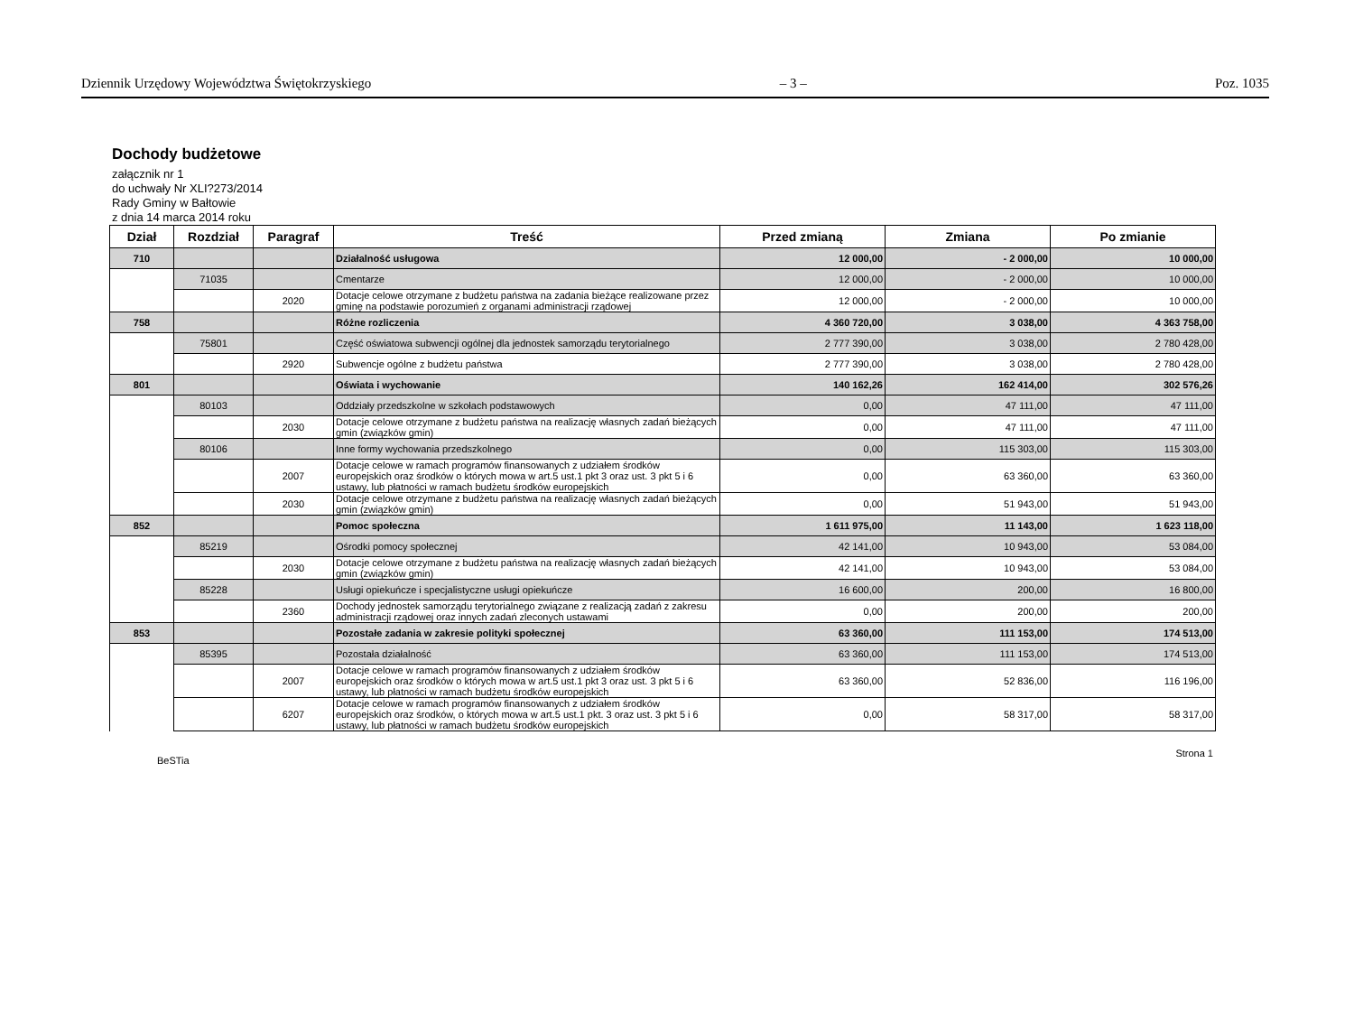Dziennik Urzędowy Województwa Świętokrzyskiego – 3 – Poz. 1035
Dochody budżetowe
załącznik nr 1
do uchwały Nr XLI?273/2014
Rady Gminy w Bałtowie
z dnia 14 marca 2014 roku
| Dział | Rozdział | Paragraf | Treść | Przed zmianą | Zmiana | Po zmianie |
| --- | --- | --- | --- | --- | --- | --- |
| 710 | | | Działalność usługowa | 12 000,00 | - 2 000,00 | 10 000,00 |
| | 71035 | | Cmentarze | 12 000,00 | - 2 000,00 | 10 000,00 |
| | | 2020 | Dotacje celowe otrzymane z budżetu państwa na zadania bieżące realizowane przez gminę na podstawie porozumień z organami administracji rządowej | 12 000,00 | - 2 000,00 | 10 000,00 |
| 758 | | | Różne rozliczenia | 4 360 720,00 | 3 038,00 | 4 363 758,00 |
| | 75801 | | Część oświatowa subwencji ogólnej dla jednostek samorządu terytorialnego | 2 777 390,00 | 3 038,00 | 2 780 428,00 |
| | | 2920 | Subwencje ogólne z budżetu państwa | 2 777 390,00 | 3 038,00 | 2 780 428,00 |
| 801 | | | Oświata i wychowanie | 140 162,26 | 162 414,00 | 302 576,26 |
| | 80103 | | Oddziały przedszkolne w szkołach podstawowych | 0,00 | 47 111,00 | 47 111,00 |
| | | 2030 | Dotacje celowe otrzymane z budżetu państwa na realizację własnych zadań bieżących gmin (związków gmin) | 0,00 | 47 111,00 | 47 111,00 |
| | 80106 | | Inne formy wychowania przedszkolnego | 0,00 | 115 303,00 | 115 303,00 |
| | | 2007 | Dotacje celowe w ramach programów finansowanych z udziałem środków europejskich oraz środków o których mowa w art.5 ust.1 pkt 3 oraz ust. 3 pkt 5 i 6 ustawy, lub płatności w ramach budżetu środków europejskich | 0,00 | 63 360,00 | 63 360,00 |
| | | 2030 | Dotacje celowe otrzymane z budżetu państwa na realizację własnych zadań bieżących gmin (związków gmin) | 0,00 | 51 943,00 | 51 943,00 |
| 852 | | | Pomoc społeczna | 1 611 975,00 | 11 143,00 | 1 623 118,00 |
| | 85219 | | Ośrodki pomocy społecznej | 42 141,00 | 10 943,00 | 53 084,00 |
| | | 2030 | Dotacje celowe otrzymane z budżetu państwa na realizację własnych zadań bieżących gmin (związków gmin) | 42 141,00 | 10 943,00 | 53 084,00 |
| | 85228 | | Usługi opiekuńcze i specjalistyczne usługi opiekuńcze | 16 600,00 | 200,00 | 16 800,00 |
| | | 2360 | Dochody jednostek samorządu terytorialnego związane z realizacją zadań z zakresu administracji rządowej oraz innych zadań zleconych ustawami | 0,00 | 200,00 | 200,00 |
| 853 | | | Pozostałe zadania w zakresie polityki społecznej | 63 360,00 | 111 153,00 | 174 513,00 |
| | 85395 | | Pozostała działalność | 63 360,00 | 111 153,00 | 174 513,00 |
| | | 2007 | Dotacje celowe w ramach programów finansowanych z udziałem środków europejskich oraz środków o których mowa w art.5 ust.1 pkt 3 oraz ust. 3 pkt 5 i 6 ustawy, lub płatności w ramach budżetu środków europejskich | 63 360,00 | 52 836,00 | 116 196,00 |
| | | 6207 | Dotacje celowe w ramach programów finansowanych z udziałem środków europejskich oraz środków, o których mowa w art.5 ust.1 pkt. 3 oraz ust. 3 pkt 5 i 6 ustawy, lub płatności w ramach budżetu środków europejskich | 0,00 | 58 317,00 | 58 317,00 |
BeSTia Strona 1